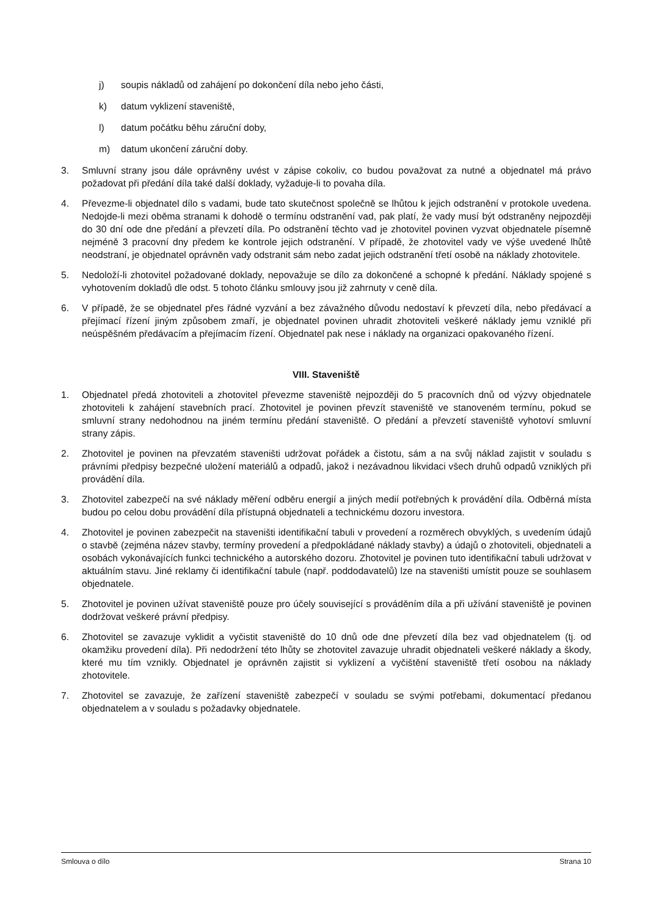j) soupis nákladů od zahájení po dokončení díla nebo jeho části,
k) datum vyklizení staveniště,
l) datum počátku běhu záruční doby,
m) datum ukončení záruční doby.
3. Smluvní strany jsou dále oprávněny uvést v zápise cokoliv, co budou považovat za nutné a objednatel má právo požadovat při předání díla také další doklady, vyžaduje-li to povaha díla.
4. Převezme-li objednatel dílo s vadami, bude tato skutečnost společně se lhůtou k jejich odstranění v protokole uvedena. Nedojde-li mezi oběma stranami k dohodě o termínu odstranění vad, pak platí, že vady musí být odstraněny nejpozději do 30 dní ode dne předání a převzetí díla. Po odstranění těchto vad je zhotovitel povinen vyzvat objednatele písemně nejméně 3 pracovní dny předem ke kontrole jejich odstranění. V případě, že zhotovitel vady ve výše uvedené lhůtě neodstraní, je objednatel oprávněn vady odstranit sám nebo zadat jejich odstranění třetí osobě na náklady zhotovitele.
5. Nedoloží-li zhotovitel požadované doklady, nepovažuje se dílo za dokončené a schopné k předání. Náklady spojené s vyhotovením dokladů dle odst. 5 tohoto článku smlouvy jsou již zahrnuty v ceně díla.
6. V případě, že se objednatel přes řádné vyzvání a bez závažného důvodu nedostaví k převzetí díla, nebo předávací a přejímací řízení jiným způsobem zmaří, je objednatel povinen uhradit zhotoviteli veškeré náklady jemu vzniklé při neúspěšném předávacím a přejímacím řízení. Objednatel pak nese i náklady na organizaci opakovaného řízení.
VIII. Staveniště
1. Objednatel předá zhotoviteli a zhotovitel převezme staveniště nejpozději do 5 pracovních dnů od výzvy objednatele zhotoviteli k zahájení stavebních prací. Zhotovitel je povinen převzít staveniště ve stanoveném termínu, pokud se smluvní strany nedohodnou na jiném termínu předání staveniště. O předání a převzetí staveniště vyhotoví smluvní strany zápis.
2. Zhotovitel je povinen na převzatém staveništi udržovat pořádek a čistotu, sám a na svůj náklad zajistit v souladu s právními předpisy bezpečné uložení materiálů a odpadů, jakož i nezávadnou likvidaci všech druhů odpadů vzniklých při provádění díla.
3. Zhotovitel zabezpečí na své náklady měření odběru energií a jiných medií potřebných k provádění díla. Odběrná místa budou po celou dobu provádění díla přístupná objednateli a technickému dozoru investora.
4. Zhotovitel je povinen zabezpečit na staveništi identifikační tabuli v provedení a rozměrech obvyklých, s uvedením údajů o stavbě (zejména název stavby, termíny provedení a předpokládané náklady stavby) a údajů o zhotoviteli, objednateli a osobách vykonávajících funkci technického a autorského dozoru. Zhotovitel je povinen tuto identifikační tabuli udržovat v aktuálním stavu. Jiné reklamy či identifikační tabule (např. poddodavatelů) lze na staveništi umístit pouze se souhlasem objednatele.
5. Zhotovitel je povinen užívat staveniště pouze pro účely související s prováděním díla a při užívání staveniště je povinen dodržovat veškeré právní předpisy.
6. Zhotovitel se zavazuje vyklidit a vyčistit staveniště do 10 dnů ode dne převzetí díla bez vad objednatelem (tj. od okamžiku provedení díla). Při nedodržení této lhůty se zhotovitel zavazuje uhradit objednateli veškeré náklady a škody, které mu tím vznikly. Objednatel je oprávněn zajistit si vyklizení a vyčištění staveniště třetí osobou na náklady zhotovitele.
7. Zhotovitel se zavazuje, že zařízení staveniště zabezpečí v souladu se svými potřebami, dokumentací předanou objednatelem a v souladu s požadavky objednatele.
Smlouva o dílo Strana 10